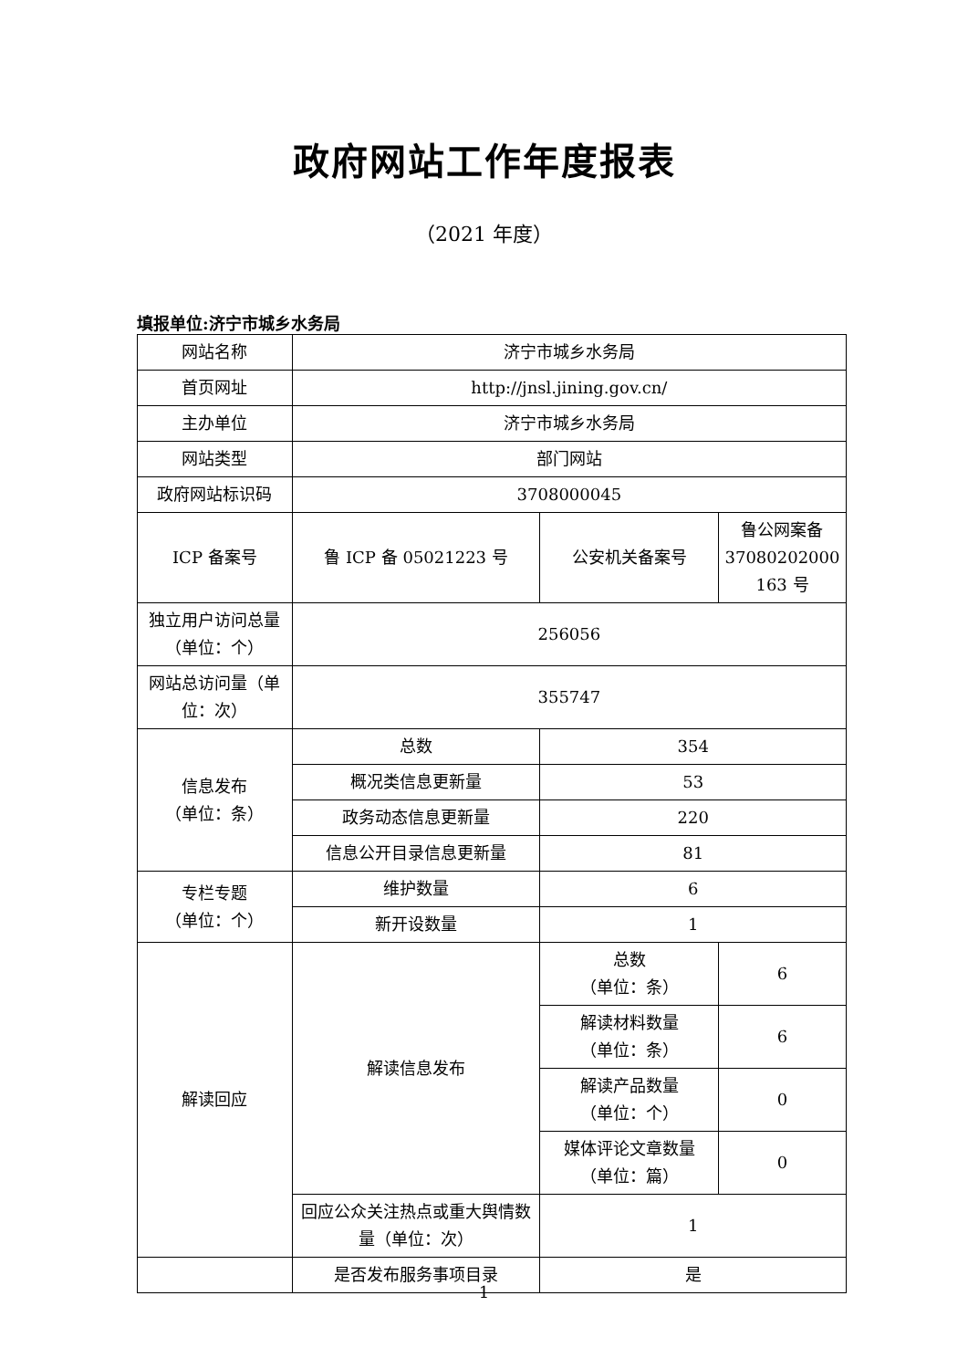政府网站工作年度报表
（2021 年度）
填报单位:济宁市城乡水务局
| 网站名称 | 济宁市城乡水务局 | | |
| 首页网址 | http://jnsl.jining.gov.cn/ | | |
| 主办单位 | 济宁市城乡水务局 | | |
| 网站类型 | 部门网站 | | |
| 政府网站标识码 | 3708000045 | | |
| ICP 备案号 | 鲁 ICP 备 05021223 号 | 公安机关备案号 | 鲁公网案备 37080202000 163 号 |
| 独立用户访问总量（单位：个） | 256056 | | |
| 网站总访问量（单位：次） | 355747 | | |
| 信息发布 （单位：条） | 总数 | 354 | |
| | 概况类信息更新量 | 53 | |
| | 政务动态信息更新量 | 220 | |
| | 信息公开目录信息更新量 | 81 | |
| 专栏专题 （单位：个） | 维护数量 | 6 | |
| | 新开设数量 | 1 | |
| 解读回应 | 解读信息发布 | 总数 （单位：条） | 6 |
| | | 解读材料数量 （单位：条） | 6 |
| | | 解读产品数量 （单位：个） | 0 |
| | | 媒体评论文章数量 （单位：篇） | 0 |
| | 回应公众关注热点或重大舆情数量（单位：次） | 1 | |
| | 是否发布服务事项目录 | 是 | |
1